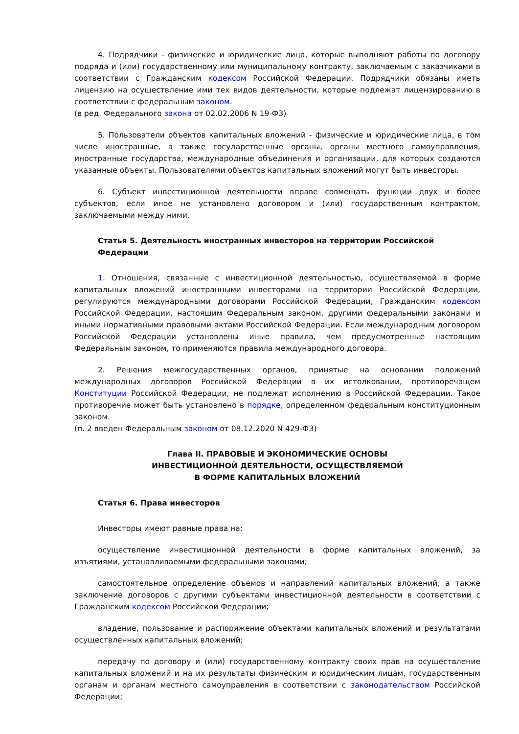4. Подрядчики - физические и юридические лица, которые выполняют работы по договору подряда и (или) государственному или муниципальному контракту, заключаемым с заказчиками в соответствии с Гражданским кодексом Российской Федерации. Подрядчики обязаны иметь лицензию на осуществление ими тех видов деятельности, которые подлежат лицензированию в соответствии с федеральным законом.
(в ред. Федерального закона от 02.02.2006 N 19-ФЗ)
5. Пользователи объектов капитальных вложений - физические и юридические лица, в том числе иностранные, а также государственные органы, органы местного самоуправления, иностранные государства, международные объединения и организации, для которых создаются указанные объекты. Пользователями объектов капитальных вложений могут быть инвесторы.
6. Субъект инвестиционной деятельности вправе совмещать функции двух и более субъектов, если иное не установлено договором и (или) государственным контрактом, заключаемыми между ними.
Статья 5. Деятельность иностранных инвесторов на территории Российской Федерации
1. Отношения, связанные с инвестиционной деятельностью, осуществляемой в форме капитальных вложений иностранными инвесторами на территории Российской Федерации, регулируются международными договорами Российской Федерации, Гражданским кодексом Российской Федерации, настоящим Федеральным законом, другими федеральными законами и иными нормативными правовыми актами Российской Федерации. Если международным договором Российской Федерации установлены иные правила, чем предусмотренные настоящим Федеральным законом, то применяются правила международного договора.
2. Решения межгосударственных органов, принятые на основании положений международных договоров Российской Федерации в их истолковании, противоречащем Конституции Российской Федерации, не подлежат исполнению в Российской Федерации. Такое противоречие может быть установлено в порядке, определенном федеральным конституционным законом.
(п. 2 введен Федеральным законом от 08.12.2020 N 429-ФЗ)
Глава II. ПРАВОВЫЕ И ЭКОНОМИЧЕСКИЕ ОСНОВЫ
ИНВЕСТИЦИОННОЙ ДЕЯТЕЛЬНОСТИ, ОСУЩЕСТВЛЯЕМОЙ
В ФОРМЕ КАПИТАЛЬНЫХ ВЛОЖЕНИЙ
Статья 6. Права инвесторов
Инвесторы имеют равные права на:
осуществление инвестиционной деятельности в форме капитальных вложений, за изъятиями, устанавливаемыми федеральными законами;
самостоятельное определение объемов и направлений капитальных вложений, а также заключение договоров с другими субъектами инвестиционной деятельности в соответствии с Гражданским кодексом Российской Федерации;
владение, пользование и распоряжение объектами капитальных вложений и результатами осуществленных капитальных вложений;
передачу по договору и (или) государственному контракту своих прав на осуществление капитальных вложений и на их результаты физическим и юридическим лицам, государственным органам и органам местного самоуправления в соответствии с законодательством Российской Федерации;